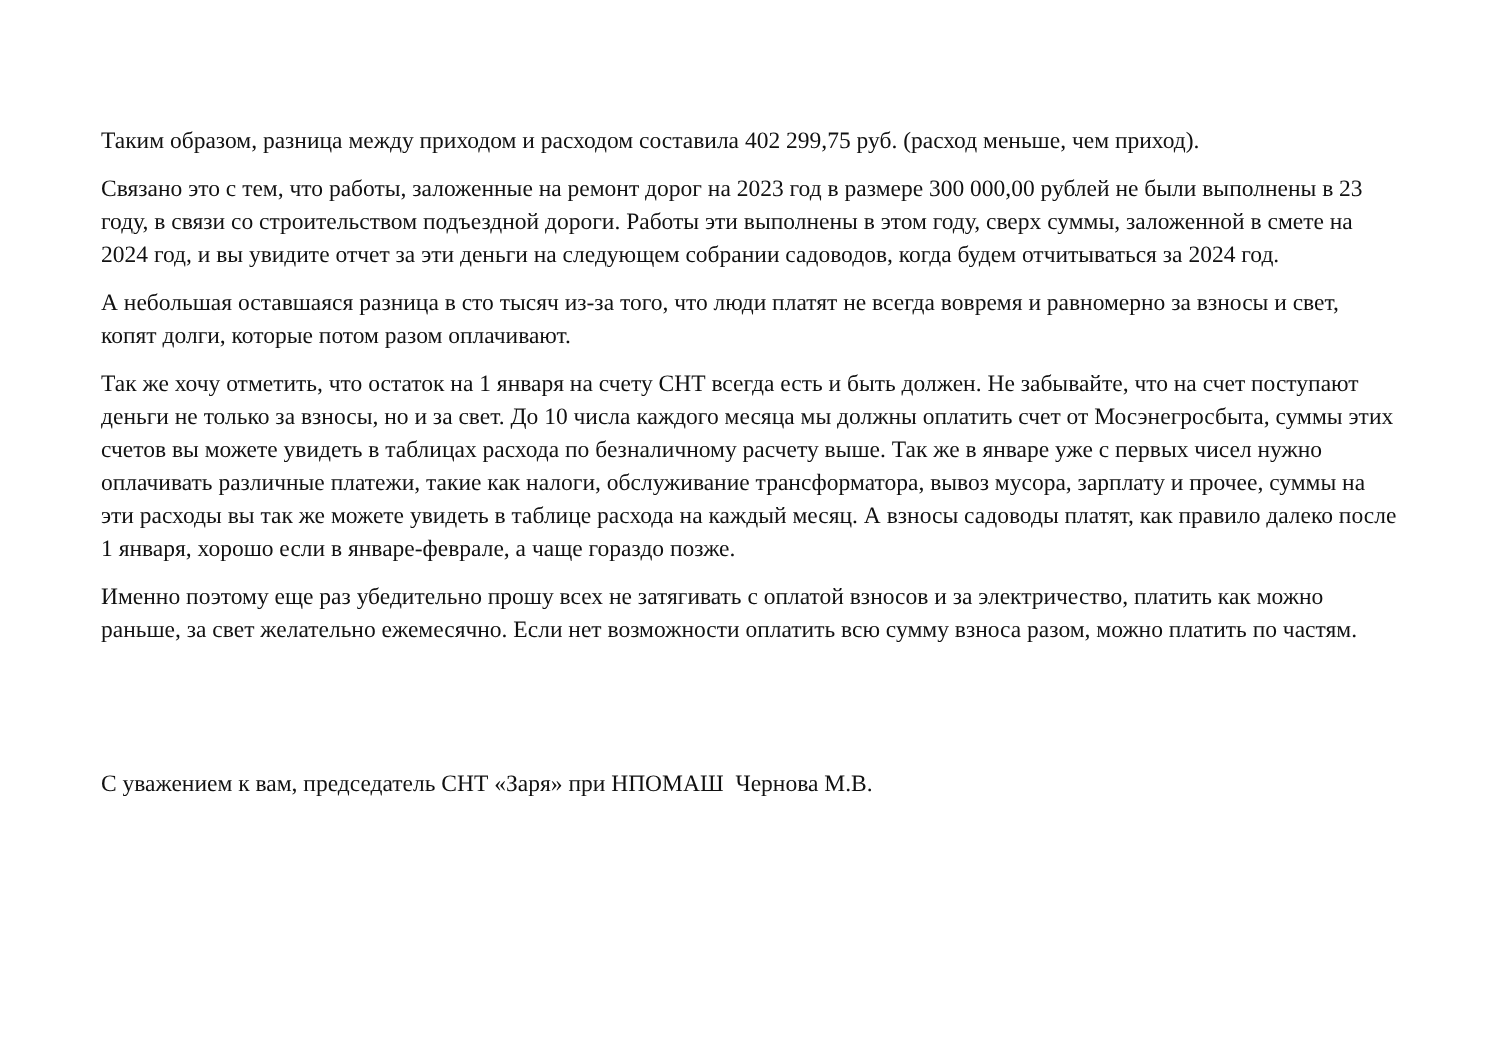Таким образом, разница между приходом и расходом составила 402 299,75 руб. (расход меньше, чем приход).
Связано это с тем, что работы, заложенные на ремонт дорог на 2023 год в размере 300 000,00 рублей не были выполнены в 23 году, в связи со строительством подъездной дороги. Работы эти выполнены в этом году, сверх суммы, заложенной в смете на 2024 год, и вы увидите отчет за эти деньги на следующем собрании садоводов, когда будем отчитываться за 2024 год.
А небольшая оставшаяся разница в сто тысяч из-за того, что люди платят не всегда вовремя и равномерно за взносы и свет, копят долги, которые потом разом оплачивают.
Так же хочу отметить, что остаток на 1 января на счету СНТ всегда есть и быть должен. Не забывайте, что на счет поступают деньги не только за взносы, но и за свет. До 10 числа каждого месяца мы должны оплатить счет от Мосэнегросбыта, суммы этих счетов вы можете увидеть в таблицах расхода по безналичному расчету выше. Так же в январе уже с первых чисел нужно оплачивать различные платежи, такие как налоги, обслуживание трансформатора, вывоз мусора, зарплату и прочее, суммы на эти расходы вы так же можете увидеть в таблице расхода на каждый месяц. А взносы садоводы платят, как правило далеко после 1 января, хорошо если в январе-феврале, а чаще гораздо позже.
Именно поэтому еще раз убедительно прошу всех не затягивать с оплатой взносов и за электричество, платить как можно раньше, за свет желательно ежемесячно. Если нет возможности оплатить всю сумму взноса разом, можно платить по частям.
С уважением к вам, председатель СНТ «Заря» при НПОМАШ Чернова М.В.